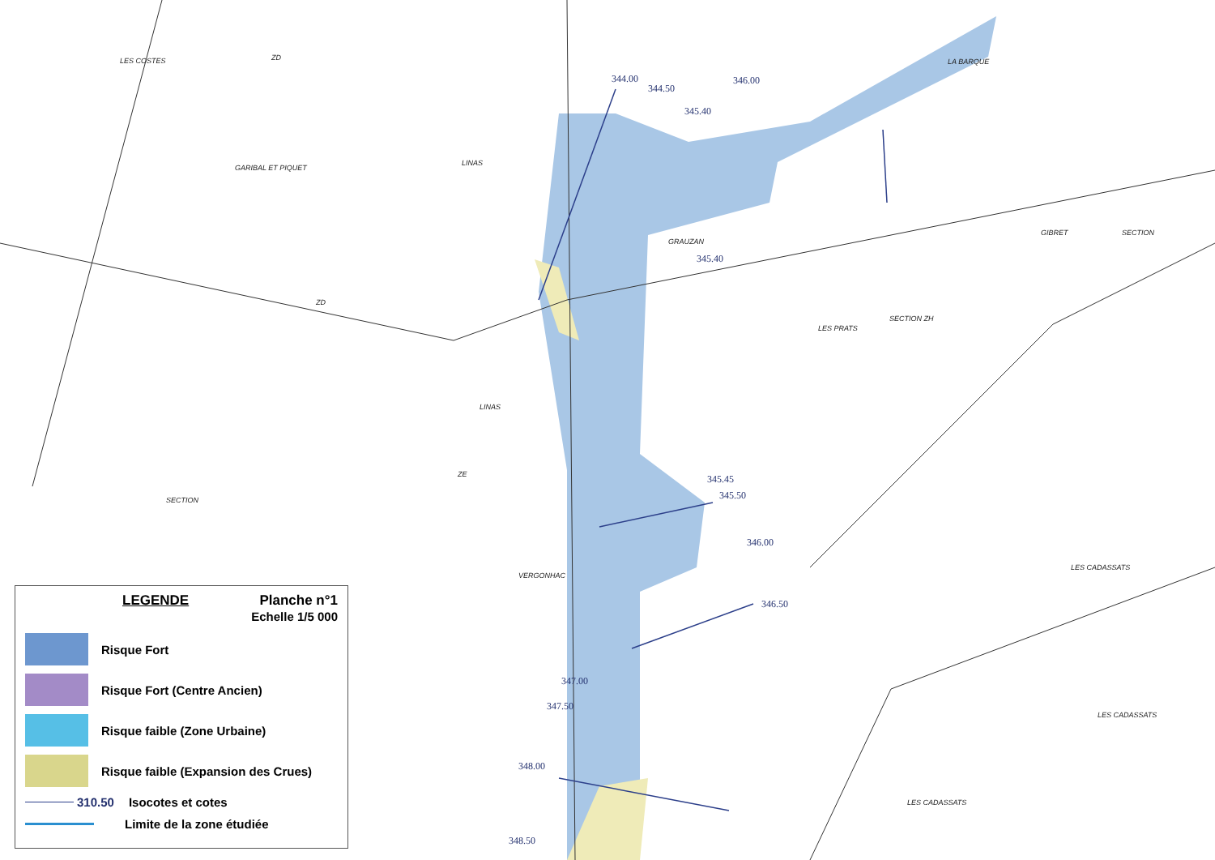LES COSTES ZD
GARIBAL ET PIQUET
LINAS
LA BARQUE
GIBRET SECTION
GRAUZAN
LES PRATS
SECTION ZH
ZD
LINAS
ZE
SECTION
VERGONHAC
LES CADASSATS
LES CADASSATS
LES CADASSATS
344.00
344.50
345.40
346.00
345.40
345.45
345.50
346.00
346.50
347.00
347.50
348.00
348.50
LEGENDE Planche n°1
Echelle 1/5 000
Risque Fort
Risque Fort (Centre Ancien)
Risque faible (Zone Urbaine)
Risque faible (Expansion des Crues)
310.50 Isocotes et cotes
Limite de la zone étudiée